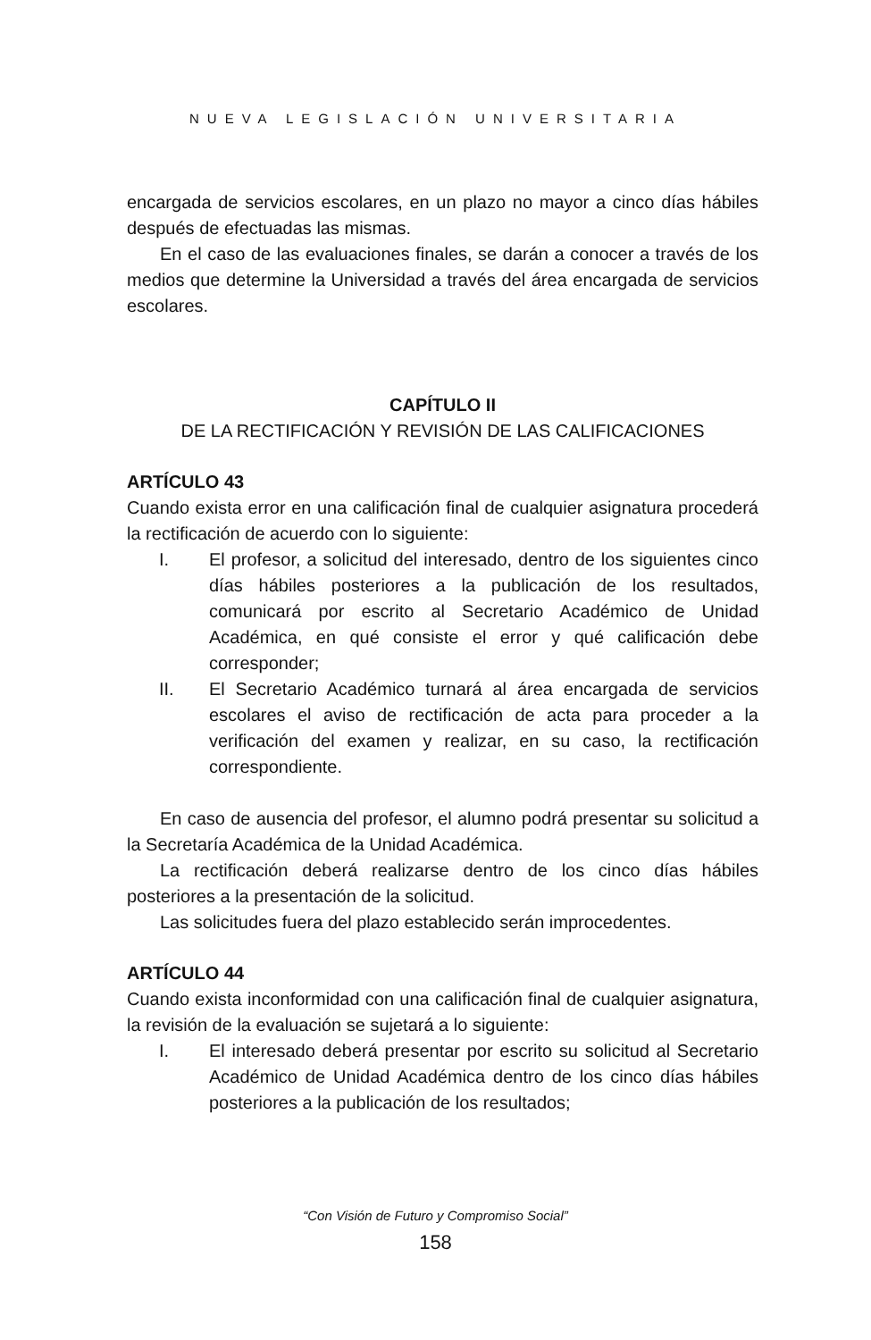NUEVA LEGISLACIÓN UNIVERSITARIA
encargada de servicios escolares, en un plazo no mayor a cinco días hábiles después de efectuadas las mismas.
En el caso de las evaluaciones finales, se darán a conocer a través de los medios que determine la Universidad a través del área encargada de servicios escolares.
CAPÍTULO II
DE LA RECTIFICACIÓN Y REVISIÓN DE LAS CALIFICACIONES
ARTÍCULO 43
Cuando exista error en una calificación final de cualquier asignatura procederá la rectificación de acuerdo con lo siguiente:
I. El profesor, a solicitud del interesado, dentro de los siguientes cinco días hábiles posteriores a la publicación de los resultados, comunicará por escrito al Secretario Académico de Unidad Académica, en qué consiste el error y qué calificación debe corresponder;
II. El Secretario Académico turnará al área encargada de servicios escolares el aviso de rectificación de acta para proceder a la verificación del examen y realizar, en su caso, la rectificación correspondiente.
En caso de ausencia del profesor, el alumno podrá presentar su solicitud a la Secretaría Académica de la Unidad Académica.
La rectificación deberá realizarse dentro de los cinco días hábiles posteriores a la presentación de la solicitud.
Las solicitudes fuera del plazo establecido serán improcedentes.
ARTÍCULO 44
Cuando exista inconformidad con una calificación final de cualquier asignatura, la revisión de la evaluación se sujetará a lo siguiente:
I. El interesado deberá presentar por escrito su solicitud al Secretario Académico de Unidad Académica dentro de los cinco días hábiles posteriores a la publicación de los resultados;
“Con Visión de Futuro y Compromiso Social”
158